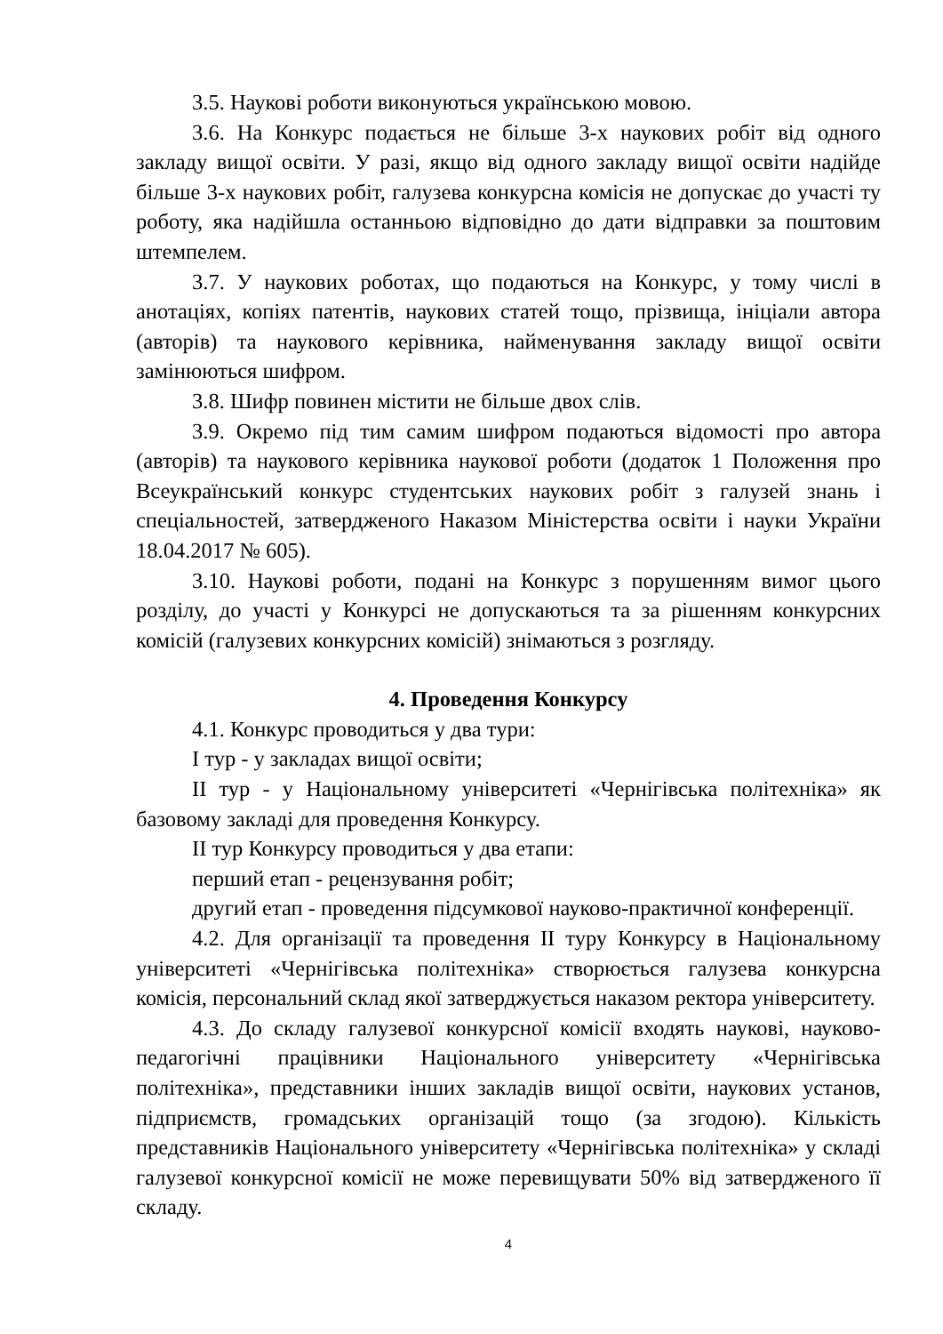3.5. Наукові роботи виконуються українською мовою.
3.6. На Конкурс подається не більше 3-х наукових робіт від одного закладу вищої освіти. У разі, якщо від одного закладу вищої освіти надійде більше 3-х наукових робіт, галузева конкурсна комісія не допускає до участі ту роботу, яка надійшла останньою відповідно до дати відправки за поштовим штемпелем.
3.7. У наукових роботах, що подаються на Конкурс, у тому числі в анотаціях, копіях патентів, наукових статей тощо, прізвища, ініціали автора (авторів) та наукового керівника, найменування закладу вищої освіти замінюються шифром.
3.8. Шифр повинен містити не більше двох слів.
3.9. Окремо під тим самим шифром подаються відомості про автора (авторів) та наукового керівника наукової роботи (додаток 1 Положення про Всеукраїнський конкурс студентських наукових робіт з галузей знань і спеціальностей, затвердженого Наказом Міністерства освіти і науки України 18.04.2017 № 605).
3.10. Наукові роботи, подані на Конкурс з порушенням вимог цього розділу, до участі у Конкурсі не допускаються та за рішенням конкурсних комісій (галузевих конкурсних комісій) знімаються з розгляду.
4. Проведення Конкурсу
4.1. Конкурс проводиться у два тури:
I тур - у закладах вищої освіти;
II тур - у Національному університеті «Чернігівська політехніка» як базовому закладі для проведення Конкурсу.
II тур Конкурсу проводиться у два етапи:
перший етап - рецензування робіт;
другий етап - проведення підсумкової науково-практичної конференції.
4.2. Для організації та проведення II туру Конкурсу в Національному університеті «Чернігівська політехніка» створюється галузева конкурсна комісія, персональний склад якої затверджується наказом ректора університету.
4.3. До складу галузевої конкурсної комісії входять наукові, науково-педагогічні працівники Національного університету «Чернігівська політехніка», представники інших закладів вищої освіти, наукових установ, підприємств, громадських організацій тощо (за згодою). Кількість представників Національного університету «Чернігівська політехніка» у складі галузевої конкурсної комісії не може перевищувати 50% від затвердженого її складу.
4